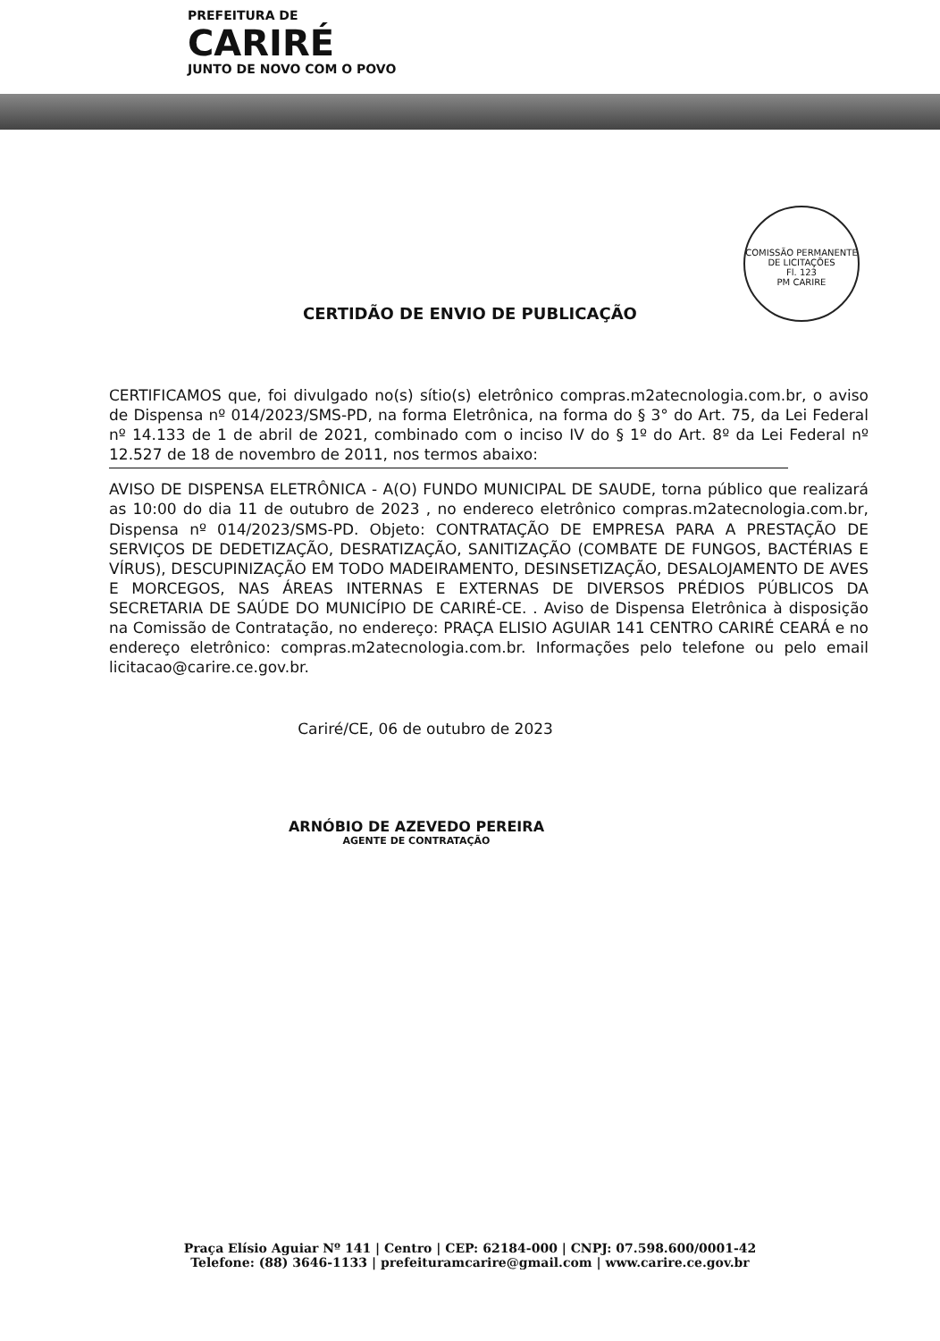PREFEITURA DE
CARIRÉ
JUNTO DE NOVO COM O POVO
COMISSÃO PERMANENTE DE LICITAÇÕES
Fl. 123
PM CARIRE
CERTIDÃO DE ENVIO DE PUBLICAÇÃO
CERTIFICAMOS que, foi divulgado no(s) sítio(s) eletrônico compras.m2atecnologia.com.br, o aviso de Dispensa nº 014/2023/SMS-PD, na forma Eletrônica, na forma do § 3° do Art. 75, da Lei Federal nº 14.133 de 1 de abril de 2021, combinado com o inciso IV do § 1º do Art. 8º da Lei Federal nº 12.527 de 18 de novembro de 2011, nos termos abaixo:
AVISO DE DISPENSA ELETRÔNICA - A(O) FUNDO MUNICIPAL DE SAUDE, torna público que realizará as 10:00 do dia 11 de outubro de 2023 , no endereco eletrônico compras.m2atecnologia.com.br, Dispensa nº 014/2023/SMS-PD. Objeto: CONTRATAÇÃO DE EMPRESA PARA A PRESTAÇÃO DE SERVIÇOS DE DEDETIZAÇÃO, DESRATIZAÇÃO, SANITIZAÇÃO (COMBATE DE FUNGOS, BACTÉRIAS E VÍRUS), DESCUPINIZAÇÃO EM TODO MADEIRAMENTO, DESINSETIZAÇÃO, DESALOJAMENTO DE AVES E MORCEGOS, NAS ÁREAS INTERNAS E EXTERNAS DE DIVERSOS PRÉDIOS PÚBLICOS DA SECRETARIA DE SAÚDE DO MUNICÍPIO DE CARIRÉ-CE. . Aviso de Dispensa Eletrônica à disposição na Comissão de Contratação, no endereço: PRAÇA ELISIO AGUIAR 141 CENTRO CARIRÉ CEARÁ e no endereço eletrônico: compras.m2atecnologia.com.br. Informações pelo telefone ou pelo email licitacao@carire.ce.gov.br.
Cariré/CE, 06 de outubro de 2023
ARNÓBIO DE AZEVEDO PEREIRA
AGENTE DE CONTRATAÇÃO
Praça Elísio Aguiar Nº 141 | Centro | CEP: 62184-000 | CNPJ: 07.598.600/0001-42
Telefone: (88) 3646-1133 | prefeituramcarire@gmail.com | www.carire.ce.gov.br